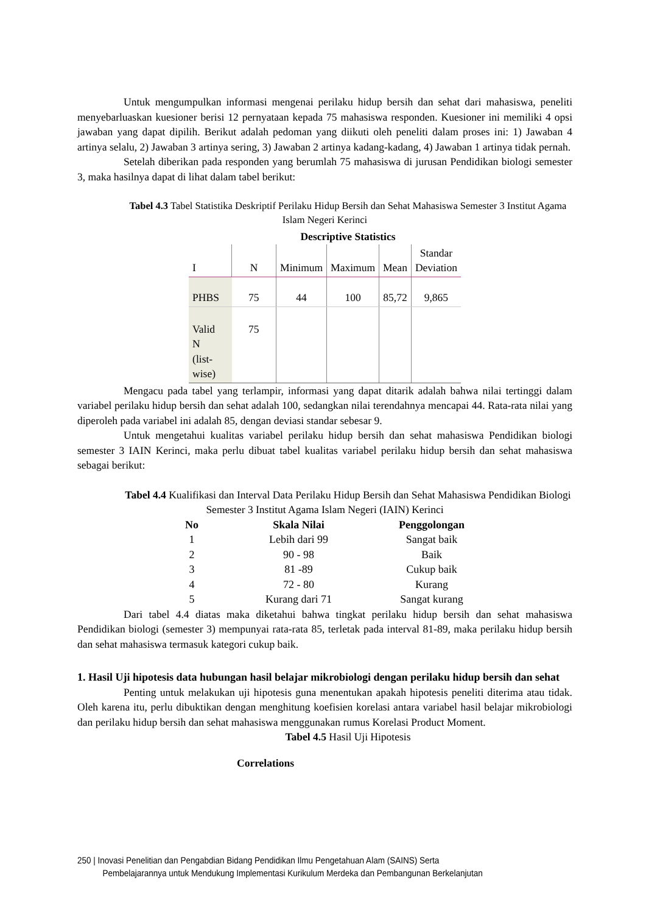Untuk mengumpulkan informasi mengenai perilaku hidup bersih dan sehat dari mahasiswa, peneliti menyebarluaskan kuesioner berisi 12 pernyataan kepada 75 mahasiswa responden. Kuesioner ini memiliki 4 opsi jawaban yang dapat dipilih. Berikut adalah pedoman yang diikuti oleh peneliti dalam proses ini: 1) Jawaban 4 artinya selalu, 2) Jawaban 3 artinya sering, 3) Jawaban 2 artinya kadang-kadang, 4) Jawaban 1 artinya tidak pernah.
Setelah diberikan pada responden yang berumlah 75 mahasiswa di jurusan Pendidikan biologi semester 3, maka hasilnya dapat di lihat dalam tabel berikut:
Tabel 4.3 Tabel Statistika Deskriptif Perilaku Hidup Bersih dan Sehat Mahasiswa Semester 3 Institut Agama Islam Negeri Kerinci
Descriptive Statistics
| I | N | Minimum | Maximum | Mean | Standar Deviation |
| PHBS | 75 | 44 | 100 | 85,72 | 9,865 |
| Valid N (list- wise) | 75 | | | | |
Mengacu pada tabel yang terlampir, informasi yang dapat ditarik adalah bahwa nilai tertinggi dalam variabel perilaku hidup bersih dan sehat adalah 100, sedangkan nilai terendahnya mencapai 44. Rata-rata nilai yang diperoleh pada variabel ini adalah 85, dengan deviasi standar sebesar 9.
Untuk mengetahui kualitas variabel perilaku hidup bersih dan sehat mahasiswa Pendidikan biologi semester 3 IAIN Kerinci, maka perlu dibuat tabel kualitas variabel perilaku hidup bersih dan sehat mahasiswa sebagai berikut:
Tabel 4.4 Kualifikasi dan Interval Data Perilaku Hidup Bersih dan Sehat Mahasiswa Pendidikan Biologi Semester 3 Institut Agama Islam Negeri (IAIN) Kerinci
| No | Skala Nilai | Penggolongan |
| --- | --- | --- |
| 1 | Lebih dari 99 | Sangat baik |
| 2 | 90 - 98 | Baik |
| 3 | 81 -89 | Cukup baik |
| 4 | 72 - 80 | Kurang |
| 5 | Kurang dari 71 | Sangat kurang |
Dari tabel 4.4 diatas maka diketahui bahwa tingkat perilaku hidup bersih dan sehat mahasiswa Pendidikan biologi (semester 3) mempunyai rata-rata 85, terletak pada interval 81-89, maka perilaku hidup bersih dan sehat mahasiswa termasuk kategori cukup baik.
1. Hasil Uji hipotesis data hubungan hasil belajar mikrobiologi dengan perilaku hidup bersih dan sehat
Penting untuk melakukan uji hipotesis guna menentukan apakah hipotesis peneliti diterima atau tidak. Oleh karena itu, perlu dibuktikan dengan menghitung koefisien korelasi antara variabel hasil belajar mikrobiologi dan perilaku hidup bersih dan sehat mahasiswa menggunakan rumus Korelasi Product Moment.
Tabel 4.5 Hasil Uji Hipotesis
Correlations
250 | Inovasi Penelitian dan Pengabdian Bidang Pendidikan Ilmu Pengetahuan Alam (SAINS) Serta
Pembelajarannya untuk Mendukung Implementasi Kurikulum Merdeka dan Pembangunan Berkelanjutan